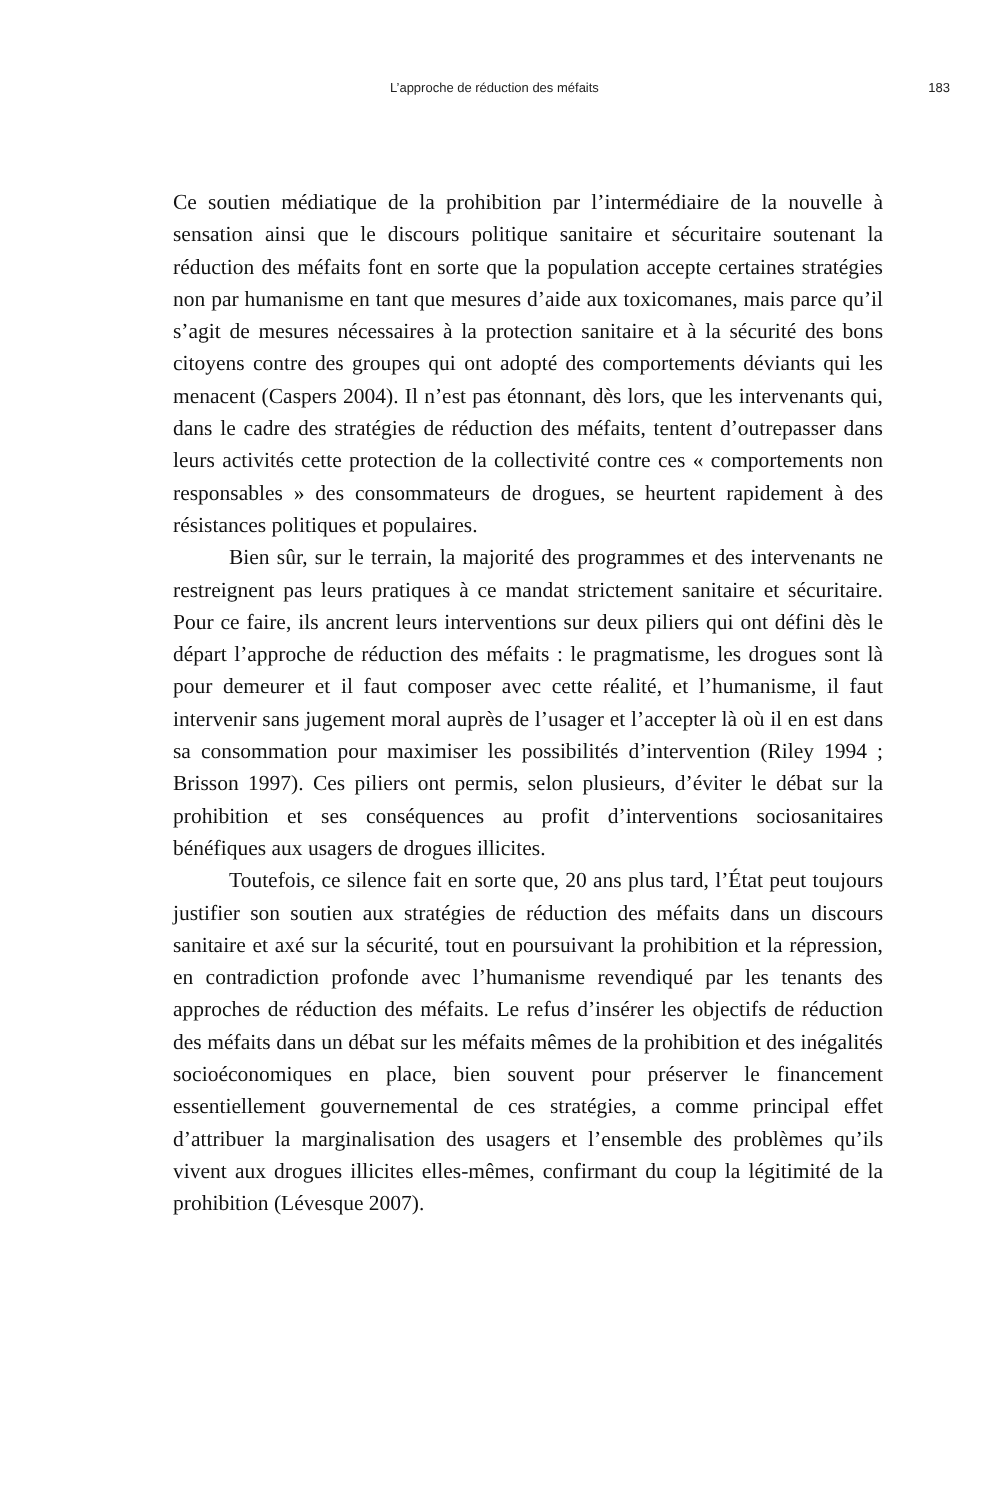L’approche de réduction des méfaits 183
Ce soutien médiatique de la prohibition par l’intermédiaire de la nouvelle à sensation ainsi que le discours politique sanitaire et sécuritaire soutenant la réduction des méfaits font en sorte que la population accepte certaines stratégies non par humanisme en tant que mesures d’aide aux toxicomanes, mais parce qu’il s’agit de mesures nécessaires à la protection sanitaire et à la sécurité des bons citoyens contre des groupes qui ont adopté des comportements déviants qui les menacent (Caspers 2004). Il n’est pas étonnant, dès lors, que les intervenants qui, dans le cadre des stratégies de réduction des méfaits, tentent d’outrepasser dans leurs activités cette protection de la collectivité contre ces « comportements non responsables » des consommateurs de drogues, se heurtent rapidement à des résistances politiques et populaires.
Bien sûr, sur le terrain, la majorité des programmes et des intervenants ne restreignent pas leurs pratiques à ce mandat strictement sanitaire et sécuritaire. Pour ce faire, ils ancrent leurs interventions sur deux piliers qui ont défini dès le départ l’approche de réduction des méfaits : le pragmatisme, les drogues sont là pour demeurer et il faut composer avec cette réalité, et l’humanisme, il faut intervenir sans jugement moral auprès de l’usager et l’accepter là où il en est dans sa consommation pour maximiser les possibilités d’intervention (Riley 1994 ; Brisson 1997). Ces piliers ont permis, selon plusieurs, d’éviter le débat sur la prohibition et ses conséquences au profit d’interventions sociosanitaires bénéfiques aux usagers de drogues illicites.
Toutefois, ce silence fait en sorte que, 20 ans plus tard, l’État peut toujours justifier son soutien aux stratégies de réduction des méfaits dans un discours sanitaire et axé sur la sécurité, tout en poursuivant la prohibition et la répression, en contradiction profonde avec l’humanisme revendiqué par les tenants des approches de réduction des méfaits. Le refus d’insérer les objectifs de réduction des méfaits dans un débat sur les méfaits mêmes de la prohibition et des inégalités socioéconomiques en place, bien souvent pour préserver le financement essentiellement gouvernemental de ces stratégies, a comme principal effet d’attribuer la marginalisation des usagers et l’ensemble des problèmes qu’ils vivent aux drogues illicites elles-mêmes, confirmant du coup la légitimité de la prohibition (Lévesque 2007).